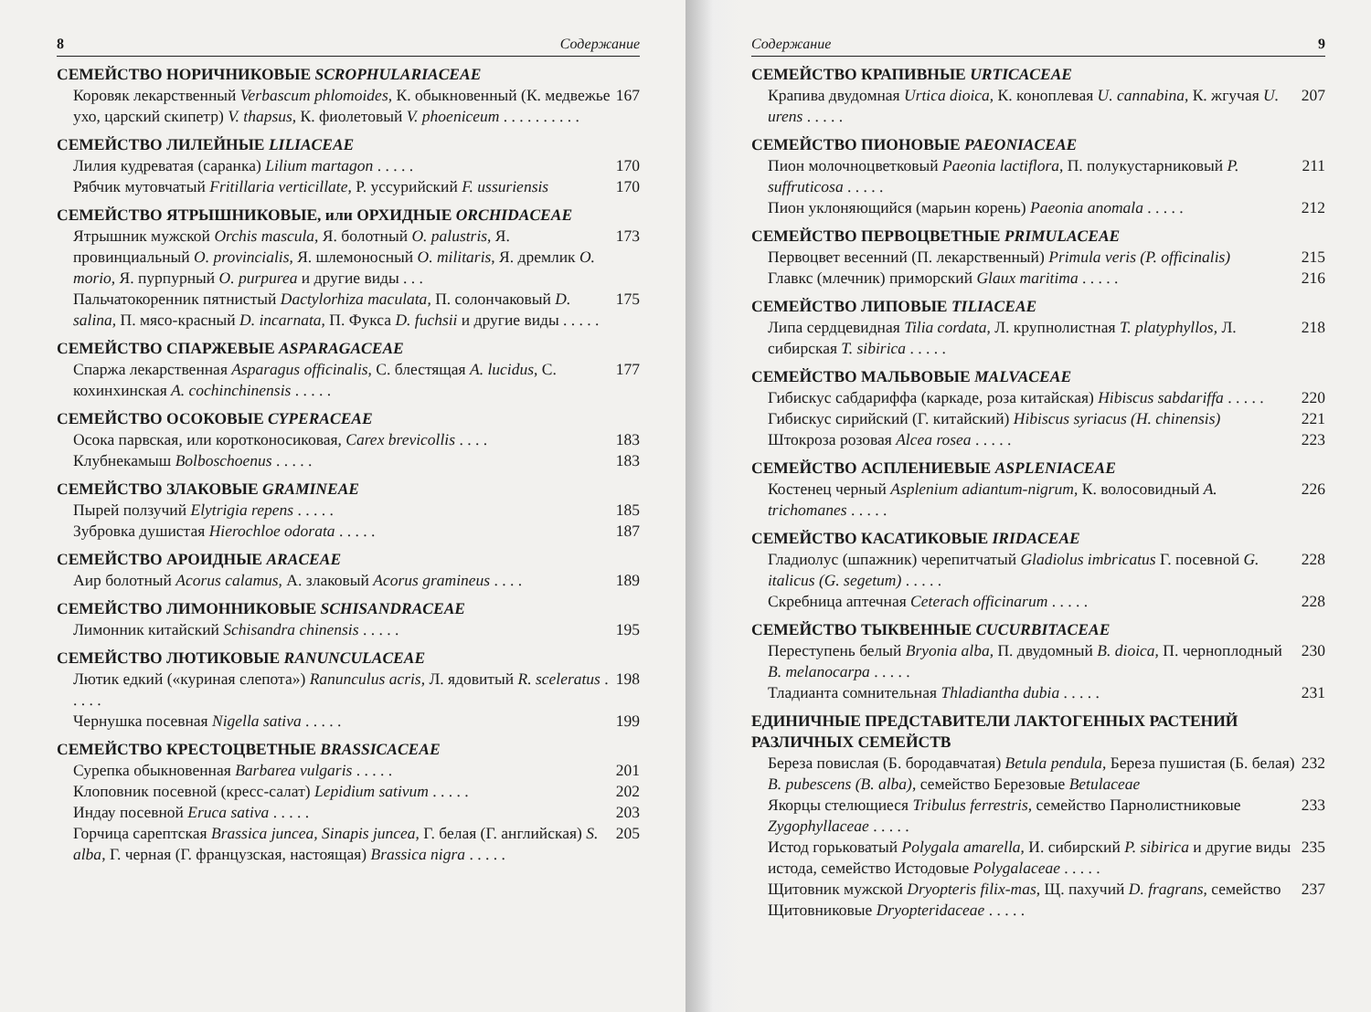8 Содержание
СЕМЕЙСТВО НОРИЧНИКОВЫЕ SCROPHULARIACEAE
Коровяк лекарственный Verbascum phlomoides, К. обыкновенный (К. медвежье ухо, царский скипетр) V. thapsus, К. фиолетовый V. phoeniceum . . . . . . . . . . 167
СЕМЕЙСТВО ЛИЛЕЙНЫЕ LILIACEAE
Лилия кудреватая (саранка) Lilium martagon . . . . . 170
Рябчик мутовчатый Fritillaria verticillate, Р. уссурийский F. ussuriensis 170
СЕМЕЙСТВО ЯТРЫШНИКОВЫЕ, или ОРХИДНЫЕ ORCHIDACEAE
Ятрышник мужской Orchis mascula, Я. болотный O. palustris, Я. провинциальный O. provincialis, Я. шлемоносный O. militaris, Я. дремлик O. morio, Я. пурпурный O. purpurea и другие виды . . . 173
Пальчатокоренник пятнистый Dactylorhiza maculata, П. солончаковый D. salina, П. мясо-красный D. incarnata, П. Фукса D. fuchsii и другие виды . . . . . 175
СЕМЕЙСТВО СПАРЖЕВЫЕ ASPARAGACEAE
Спаржа лекарственная Asparagus officinalis, С. блестящая A. lucidus, С. кохинхинская A. cochinchinensis . . . . . 177
СЕМЕЙСТВО ОСОКОВЫЕ CYPERACEAE
Осока парвская, или коротконосиковая, Carex brevicollis . . . . 183
Клубнекамыш Bolboschoenus . . . . . 183
СЕМЕЙСТВО ЗЛАКОВЫЕ GRAMINEAE
Пырей ползучий Elytrigia repens . . . . . 185
Зубровка душистая Hierochloe odorata . . . . . 187
СЕМЕЙСТВО АРОИДНЫЕ ARACEAE
Аир болотный Acorus calamus, А. злаковый Acorus gramineus . . . . 189
СЕМЕЙСТВО ЛИМОННИКОВЫЕ SCHISANDRACEAE
Лимонник китайский Schisandra chinensis . . . . . 195
СЕМЕЙСТВО ЛЮТИКОВЫЕ RANUNCULACEAE
Лютик едкий («куриная слепота») Ranunculus acris, Л. ядовитый R. sceleratus . . . . . 198
Чернушка посевная Nigella sativa . . . . . 199
СЕМЕЙСТВО КРЕСТОЦВЕТНЫЕ BRASSICACEAE
Сурепка обыкновенная Barbarea vulgaris . . . . . 201
Клоповник посевной (кресс-салат) Lepidium sativum . . . . . 202
Индау посевной Eruca sativa . . . . . 203
Горчица сарептская Brassica juncea, Sinapis juncea, Г. белая (Г. английская) S. alba, Г. черная (Г. французская, настоящая) Brassica nigra . . . . . 205
Содержание 9
СЕМЕЙСТВО КРАПИВНЫЕ URTICACEAE
Крапива двудомная Urtica dioica, К. коноплевая U. cannabina, К. жгучая U. urens . . . . . 207
СЕМЕЙСТВО ПИОНОВЫЕ PAEONIACEAE
Пион молочноцветковый Paeonia lactiflora, П. полукустарниковый P. suffruticosa . . . . . 211
Пион уклоняющийся (марьин корень) Paeonia anomala . . . . . 212
СЕМЕЙСТВО ПЕРВОЦВЕТНЫЕ PRIMULACEAE
Первоцвет весенний (П. лекарственный) Primula veris (P. officinalis) 215
Главкс (млечник) приморский Glaux maritima . . . . . 216
СЕМЕЙСТВО ЛИПОВЫЕ TILIACEAE
Липа сердцевидная Tilia cordata, Л. крупнолистная T. platyphyllos, Л. сибирская T. sibirica . . . . . 218
СЕМЕЙСТВО МАЛЬВОВЫЕ MALVACEAE
Гибискус сабдариффа (каркаде, роза китайская) Hibiscus sabdariffa . . . . . 220
Гибискус сирийский (Г. китайский) Hibiscus syriacus (H. chinensis) 221
Штокроза розовая Alcea rosea . . . . . 223
СЕМЕЙСТВО АСПЛЕНИЕВЫЕ ASPLENIACEAE
Костенец черный Asplenium adiantum-nigrum, К. волосовидный A. trichomanes . . . . . 226
СЕМЕЙСТВО КАСАТИКОВЫЕ IRIDACEAE
Гладиолус (шпажник) черепитчатый Gladiolus imbricatus Г. посевной G. italicus (G. segetum) . . . . . 228
Скребница аптечная Ceterach officinarum . . . . . 228
СЕМЕЙСТВО ТЫКВЕННЫЕ CUCURBITACEAE
Переступень белый Bryonia alba, П. двудомный B. dioica, П. черноплодный B. melanocarpa . . . . . 230
Тладианта сомнительная Thladiantha dubia . . . . . 231
ЕДИНИЧНЫЕ ПРЕДСТАВИТЕЛИ ЛАКТОГЕННЫХ РАСТЕНИЙ РАЗЛИЧНЫХ СЕМЕЙСТВ
Береза повислая (Б. бородавчатая) Betula pendula, Береза пушистая (Б. белая) B. pubescens (B. alba), семейство Березовые Betulaceae 232
Якорцы стелющиеся Tribulus ferrestris, семейство Парнолистниковые Zygophyllaceae . . . . . 233
Истод горьковатый Polygala amarella, И. сибирский P. sibirica и другие виды истода, семейство Истодовые Polygalaceae . . . . . 235
Щитовник мужской Dryopteris filix-mas, Щ. пахучий D. fragrans, семейство Щитовниковые Dryopteridaceae . . . . . 237